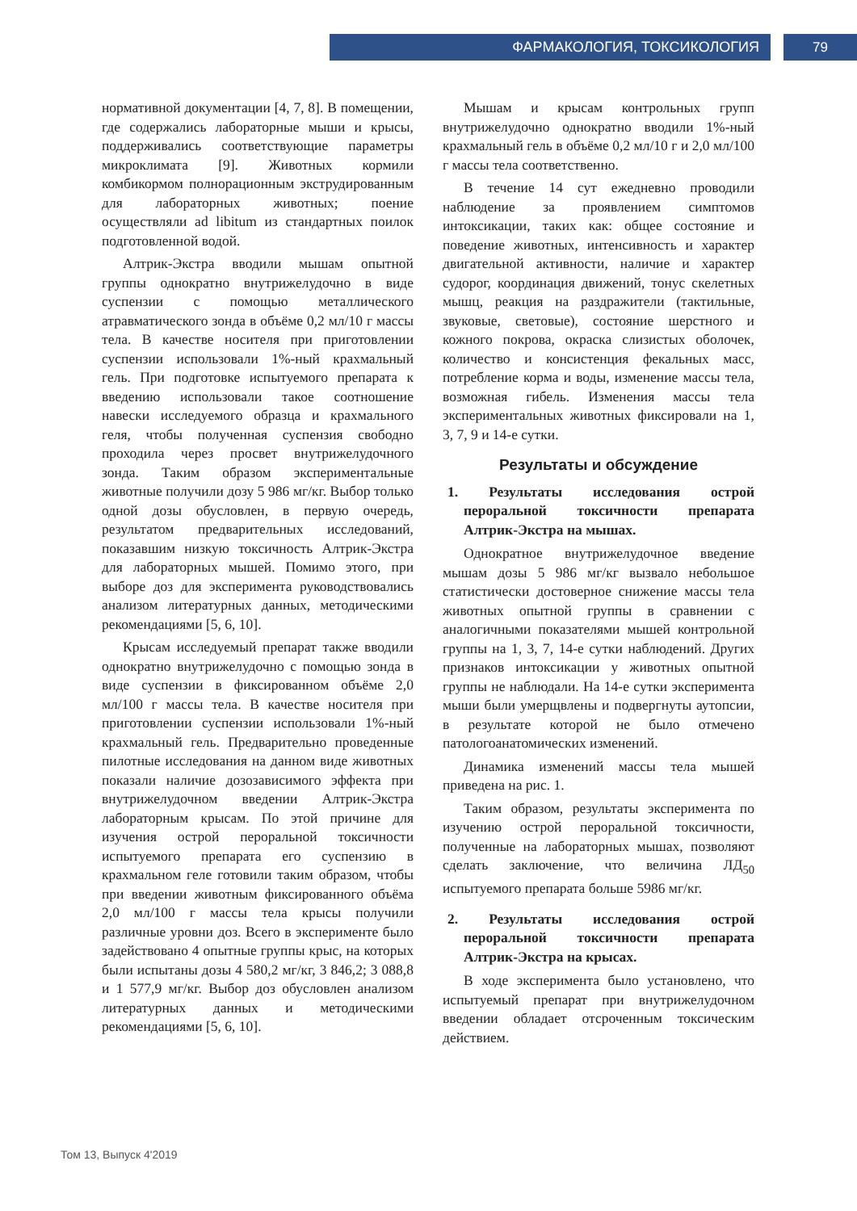ФАРМАКОЛОГИЯ, ТОКСИКОЛОГИЯ 79
нормативной документации [4, 7, 8]. В помещении, где содержались лабораторные мыши и крысы, поддерживались соответствующие параметры микроклимата [9]. Животных кормили комбикормом полнорационным экструдированным для лабораторных животных; поение осуществляли ad libitum из стандартных поилок подготовленной водой.
Алтрик-Экстра вводили мышам опытной группы однократно внутрижелудочно в виде суспензии с помощью металлического атравматического зонда в объёме 0,2 мл/10 г массы тела. В качестве носителя при приготовлении суспензии использовали 1%-ный крахмальный гель. При подготовке испытуемого препарата к введению использовали такое соотношение навески исследуемого образца и крахмального геля, чтобы полученная суспензия свободно проходила через просвет внутрижелудочного зонда. Таким образом экспериментальные животные получили дозу 5 986 мг/кг. Выбор только одной дозы обусловлен, в первую очередь, результатом предварительных исследований, показавшим низкую токсичность Алтрик-Экстра для лабораторных мышей. Помимо этого, при выборе доз для эксперимента руководствовались анализом литературных данных, методическими рекомендациями [5, 6, 10].
Крысам исследуемый препарат также вводили однократно внутрижелудочно с помощью зонда в виде суспензии в фиксированном объёме 2,0 мл/100 г массы тела. В качестве носителя при приготовлении суспензии использовали 1%-ный крахмальный гель. Предварительно проведенные пилотные исследования на данном виде животных показали наличие дозозависимого эффекта при внутрижелудочном введении Алтрик-Экстра лабораторным крысам. По этой причине для изучения острой пероральной токсичности испытуемого препарата его суспензию в крахмальном геле готовили таким образом, чтобы при введении животным фиксированного объёма 2,0 мл/100 г массы тела крысы получили различные уровни доз. Всего в эксперименте было задействовано 4 опытные группы крыс, на которых были испытаны дозы 4 580,2 мг/кг, 3 846,2; 3 088,8 и 1 577,9 мг/кг. Выбор доз обусловлен анализом литературных данных и методическими рекомендациями [5, 6, 10].
Мышам и крысам контрольных групп внутрижелудочно однократно вводили 1%-ный крахмальный гель в объёме 0,2 мл/10 г и 2,0 мл/100 г массы тела соответственно.
В течение 14 сут ежедневно проводили наблюдение за проявлением симптомов интоксикации, таких как: общее состояние и поведение животных, интенсивность и характер двигательной активности, наличие и характер судорог, координация движений, тонус скелетных мышц, реакция на раздражители (тактильные, звуковые, световые), состояние шерстного и кожного покрова, окраска слизистых оболочек, количество и консистенция фекальных масс, потребление корма и воды, изменение массы тела, возможная гибель. Изменения массы тела экспериментальных животных фиксировали на 1, 3, 7, 9 и 14-е сутки.
Результаты и обсуждение
1. Результаты исследования острой пероральной токсичности препарата Алтрик-Экстра на мышах.
Однократное внутрижелудочное введение мышам дозы 5 986 мг/кг вызвало небольшое статистически достоверное снижение массы тела животных опытной группы в сравнении с аналогичными показателями мышей контрольной группы на 1, 3, 7, 14-е сутки наблюдений. Других признаков интоксикации у животных опытной группы не наблюдали. На 14-е сутки эксперимента мыши были умерщвлены и подвергнуты аутопсии, в результате которой не было отмечено патологоанатомических изменений.
Динамика изменений массы тела мышей приведена на рис. 1.
Таким образом, результаты эксперимента по изучению острой пероральной токсичности, полученные на лабораторных мышах, позволяют сделать заключение, что величина ЛД<sub>50</sub> испытуемого препарата больше 5986 мг/кг.
2. Результаты исследования острой пероральной токсичности препарата Алтрик-Экстра на крысах.
В ходе эксперимента было установлено, что испытуемый препарат при внутрижелудочном введении обладает отсроченным токсическим действием.
Том 13, Выпуск 4'2019